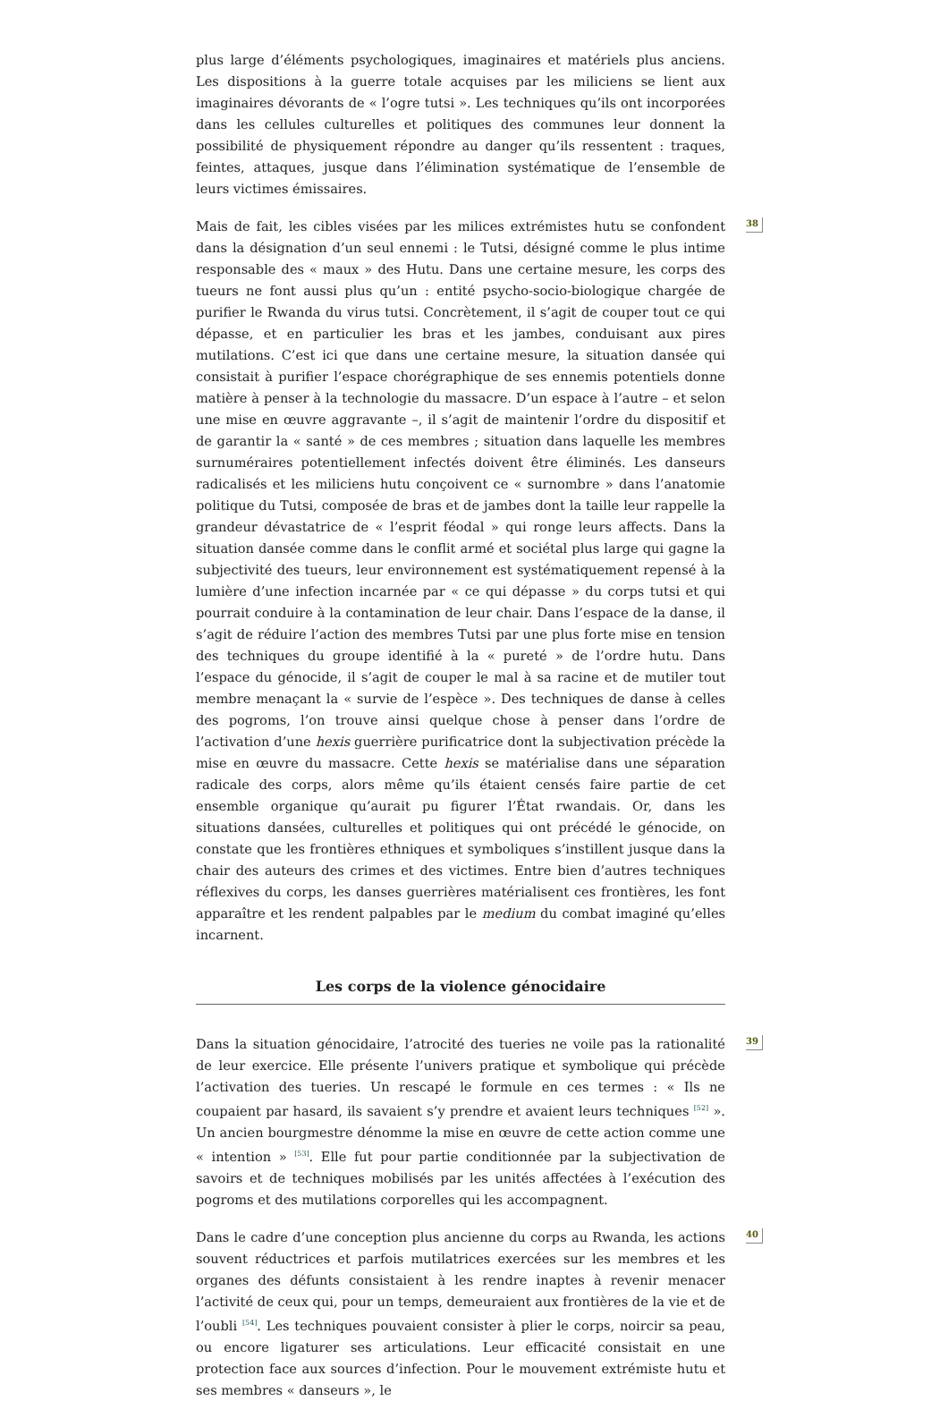plus large d’éléments psychologiques, imaginaires et matériels plus anciens. Les dispositions à la guerre totale acquises par les miliciens se lient aux imaginaires dévorants de « l’ogre tutsi ». Les techniques qu’ils ont incorporées dans les cellules culturelles et politiques des communes leur donnent la possibilité de physiquement répondre au danger qu’ils ressentent : traques, feintes, attaques, jusque dans l’élimination systématique de l’ensemble de leurs victimes émissaires.
38 Mais de fait, les cibles visées par les milices extrémistes hutu se confondent dans la désignation d’un seul ennemi : le Tutsi, désigné comme le plus intime responsable des « maux » des Hutu. Dans une certaine mesure, les corps des tueurs ne font aussi plus qu’un : entité psycho-socio-biologique chargée de purifier le Rwanda du virus tutsi. Concrètement, il s’agit de couper tout ce qui dépasse, et en particulier les bras et les jambes, conduisant aux pires mutilations. C’est ici que dans une certaine mesure, la situation dansée qui consistait à purifier l’espace chorégraphique de ses ennemis potentiels donne matière à penser à la technologie du massacre. D’un espace à l’autre – et selon une mise en œuvre aggravante –, il s’agit de maintenir l’ordre du dispositif et de garantir la « santé » de ces membres ; situation dans laquelle les membres surnuméraires potentiellement infectés doivent être éliminés. Les danseurs radicalisés et les miliciens hutu conçoivent ce « surnombre » dans l’anatomie politique du Tutsi, composée de bras et de jambes dont la taille leur rappelle la grandeur dévastatrice de « l’esprit féodal » qui ronge leurs affects. Dans la situation dansée comme dans le conflit armé et sociétal plus large qui gagne la subjectivité des tueurs, leur environnement est systématiquement repensé à la lumière d’une infection incarnée par « ce qui dépasse » du corps tutsi et qui pourrait conduire à la contamination de leur chair. Dans l’espace de la danse, il s’agit de réduire l’action des membres Tutsi par une plus forte mise en tension des techniques du groupe identifié à la « pureté » de l’ordre hutu. Dans l’espace du génocide, il s’agit de couper le mal à sa racine et de mutiler tout membre menaçant la « survie de l’espèce ». Des techniques de danse à celles des pogroms, l’on trouve ainsi quelque chose à penser dans l’ordre de l’activation d’une hexis guerrière purificatrice dont la subjectivation précède la mise en œuvre du massacre. Cette hexis se matérialise dans une séparation radicale des corps, alors même qu’ils étaient censés faire partie de cet ensemble organique qu’aurait pu figurer l’État rwandais. Or, dans les situations dansées, culturelles et politiques qui ont précédé le génocide, on constate que les frontières ethniques et symboliques s’instillent jusque dans la chair des auteurs des crimes et des victimes. Entre bien d’autres techniques réflexives du corps, les danses guerrières matérialisent ces frontières, les font apparaître et les rendent palpables par le medium du combat imaginé qu’elles incarnent.
Les corps de la violence génocidaire
39 Dans la situation génocidaire, l’atrocité des tueries ne voile pas la rationalité de leur exercice. Elle présente l’univers pratique et symbolique qui précède l’activation des tueries. Un rescapé le formule en ces termes : « Ils ne coupaient par hasard, ils savaient s’y prendre et avaient leurs techniques <sup>[52]</sup> ». Un ancien bourgmestre dénomme la mise en œuvre de cette action comme une « intention » <sup>[53]</sup>. Elle fut pour partie conditionnée par la subjectivation de savoirs et de techniques mobilisés par les unités affectées à l’exécution des pogroms et des mutilations corporelles qui les accompagnent.
40 Dans le cadre d’une conception plus ancienne du corps au Rwanda, les actions souvent réductrices et parfois mutilatrices exercées sur les membres et les organes des défunts consistaient à les rendre inaptes à revenir menacer l’activité de ceux qui, pour un temps, demeuraient aux frontières de la vie et de l’oubli <sup>[54]</sup>. Les techniques pouvaient consister à plier le corps, noircir sa peau, ou encore ligaturer ses articulations. Leur efficacité consistait en une protection face aux sources d’infection. Pour le mouvement extrémiste hutu et ses membres « danseurs », le